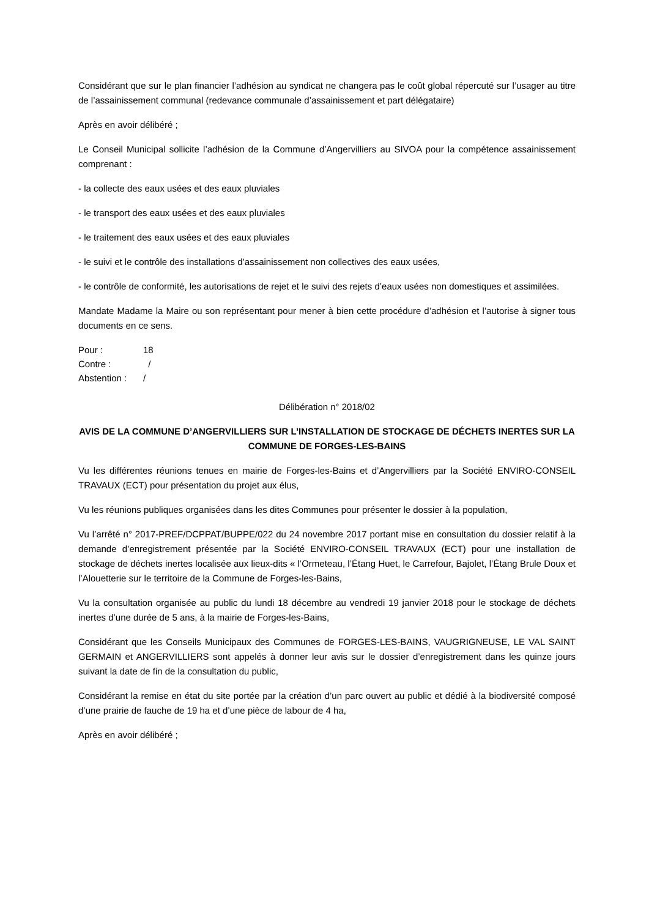Considérant que sur le plan financier l’adhésion au syndicat ne changera pas le coût global répercuté sur l’usager au titre de l’assainissement communal (redevance communale d’assainissement et part délégataire)
Après en avoir délibéré ;
Le Conseil Municipal sollicite l’adhésion de la Commune d’Angervilliers au SIVOA pour la compétence assainissement comprenant :
- la collecte des eaux usées et des eaux pluviales
- le transport des eaux usées et des eaux pluviales
- le traitement des eaux usées et des eaux pluviales
- le suivi et le contrôle des installations d’assainissement non collectives des eaux usées,
- le contrôle de conformité, les autorisations de rejet et le suivi des rejets d’eaux usées non domestiques et assimilées.
Mandate Madame la Maire ou son représentant pour mener à bien cette procédure d’adhésion et l’autorise à signer tous documents en ce sens.
Pour : 18
Contre : /
Abstention : /
Délibération n° 2018/02
AVIS DE LA COMMUNE D’ANGERVILLIERS SUR L’INSTALLATION DE STOCKAGE DE DÉCHETS INERTES SUR LA COMMUNE DE FORGES-LES-BAINS
Vu les différentes réunions tenues en mairie de Forges-les-Bains et d’Angervilliers par la Société ENVIRO-CONSEIL TRAVAUX (ECT) pour présentation du projet aux élus,
Vu les réunions publiques organisées dans les dites Communes pour présenter le dossier à la population,
Vu l’arrêté n° 2017-PREF/DCPPAT/BUPPE/022 du 24 novembre 2017 portant mise en consultation du dossier relatif à la demande d’enregistrement présentée par la Société ENVIRO-CONSEIL TRAVAUX (ECT) pour une installation de stockage de déchets inertes localisée aux lieux-dits « l’Ormeteau, l’Étang Huet, le Carrefour, Bajolet, l’Étang Brule Doux et l’Alouetterie sur le territoire de la Commune de Forges-les-Bains,
Vu la consultation organisée au public du lundi 18 décembre au vendredi 19 janvier 2018 pour le stockage de déchets inertes d’une durée de 5 ans, à la mairie de Forges-les-Bains,
Considérant que les Conseils Municipaux des Communes de FORGES-LES-BAINS, VAUGRIGNEUSE, LE VAL SAINT GERMAIN et ANGERVILLIERS sont appelés à donner leur avis sur le dossier d’enregistrement dans les quinze jours suivant la date de fin de la consultation du public,
Considérant la remise en état du site portée par la création d’un parc ouvert au public et dédié à la biodiversité composé d’une prairie de fauche de 19 ha et d’une pièce de labour de 4 ha,
Après en avoir délibéré ;